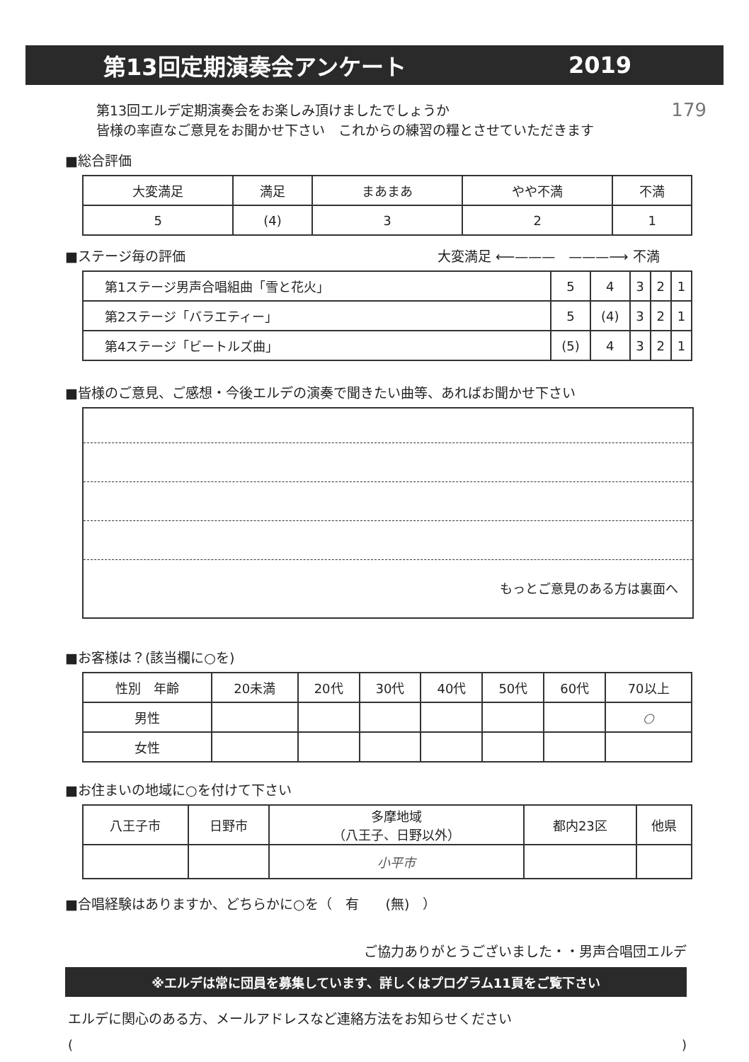第13回定期演奏会アンケート 2019
179
第13回エルデ定期演奏会をお楽しみ頂けましたでしょうか
皆様の率直なご意見をお聞かせ下さい　これからの練習の糧とさせていただきます
■総合評価
| 大変満足 | 満足 | まあまあ | やや不満 | 不満 |
| 5 | (4) | 3 | 2 | 1 |
■ステージ毎の評価 大変満足 ⟵———　———⟶ 不満
| 第1ステージ男声合唱組曲「雪と花火」 | 5 | 4 | 3 | 2 | 1 |
| 第2ステージ「バラエティー」 | 5 | (4) | 3 | 2 | 1 |
| 第4ステージ「ビートルズ曲」 | (5) | 4 | 3 | 2 | 1 |
■皆様のご意見、ご感想・今後エルデの演奏で聞きたい曲等、あればお聞かせ下さい
もっとご意見のある方は裏面へ
■お客様は？(該当欄に○を)
| 性別 年齢 | 20未満 | 20代 | 30代 | 40代 | 50代 | 60代 | 70以上 |
| 男性 | | | | | | | ○ |
| 女性 | | | | | | | |
■お住まいの地域に○を付けて下さい
| 八王子市 | 日野市 | 多摩地域 （八王子、日野以外） | 都内23区 | 他県 |
| | | 小平市 | | |
■合唱経験はありますか、どちらかに○を（　有　　(無)　）
ご協力ありがとうございました・・男声合唱団エルデ
※エルデは常に団員を募集しています、詳しくはプログラム11頁をご覧下さい
エルデに関心のある方、メールアドレスなど連絡方法をお知らせください
()